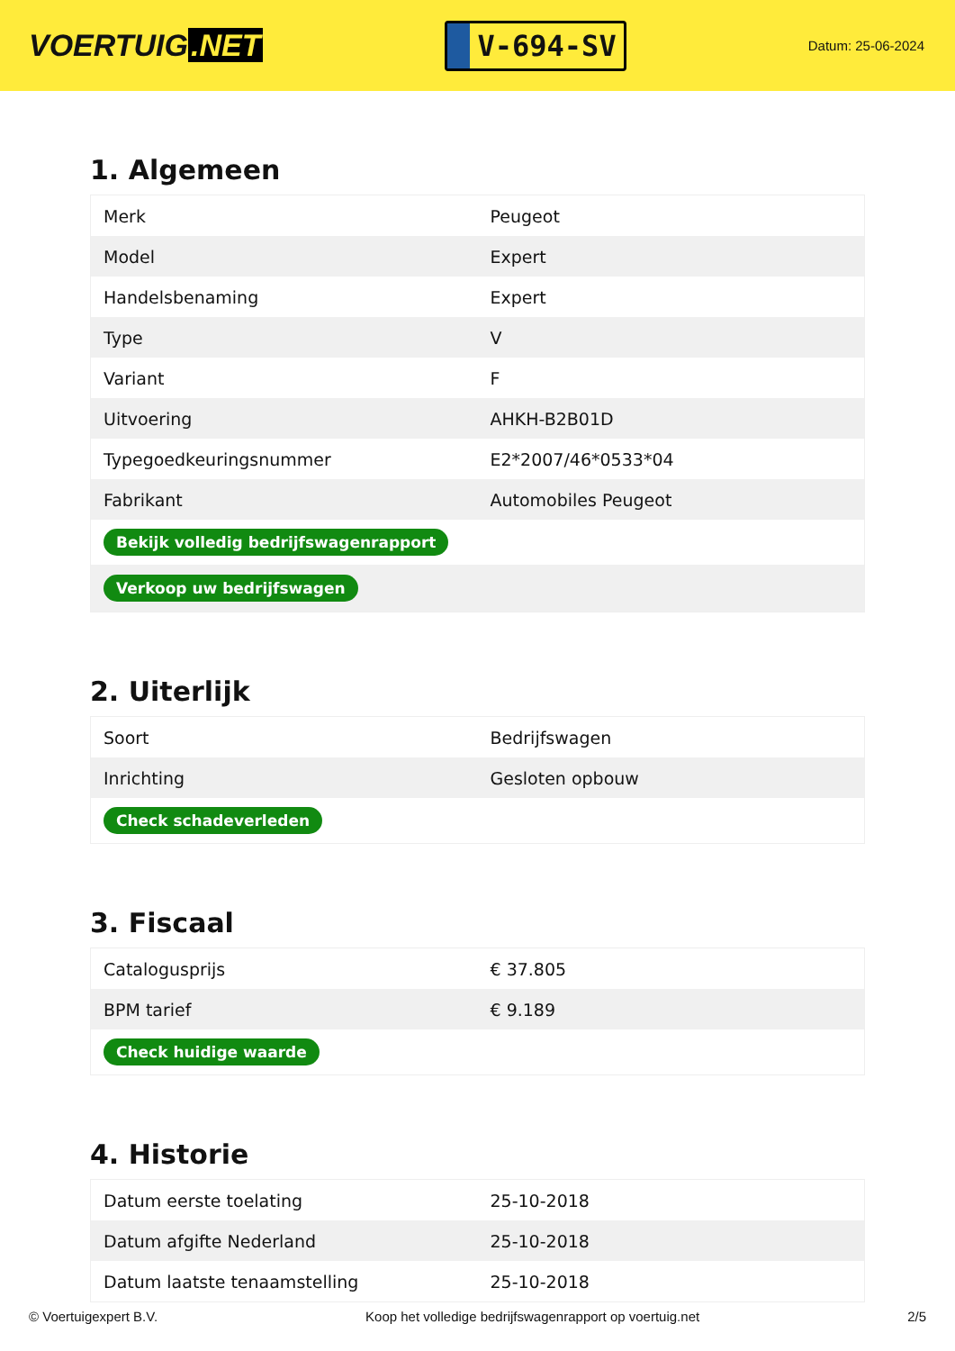VOERTUIG.NET
V-694-SV
Datum: 25-06-2024
1. Algemeen
| Merk | Peugeot |
| Model | Expert |
| Handelsbenaming | Expert |
| Type | V |
| Variant | F |
| Uitvoering | AHKH-B2B01D |
| Typegoedkeuringsnummer | E2*2007/46*0533*04 |
| Fabrikant | Automobiles Peugeot |
| Bekijk volledig bedrijfswagenrapport | |
| Verkoop uw bedrijfswagen | |
2. Uiterlijk
| Soort | Bedrijfswagen |
| Inrichting | Gesloten opbouw |
| Check schadeverleden | |
3. Fiscaal
| Catalogusprijs | € 37.805 |
| BPM tarief | € 9.189 |
| Check huidige waarde | |
4. Historie
| Datum eerste toelating | 25-10-2018 |
| Datum afgifte Nederland | 25-10-2018 |
| Datum laatste tenaamstelling | 25-10-2018 |
© Voertuigexpert B.V. Koop het volledige bedrijfswagenrapport op voertuig.net 2/5